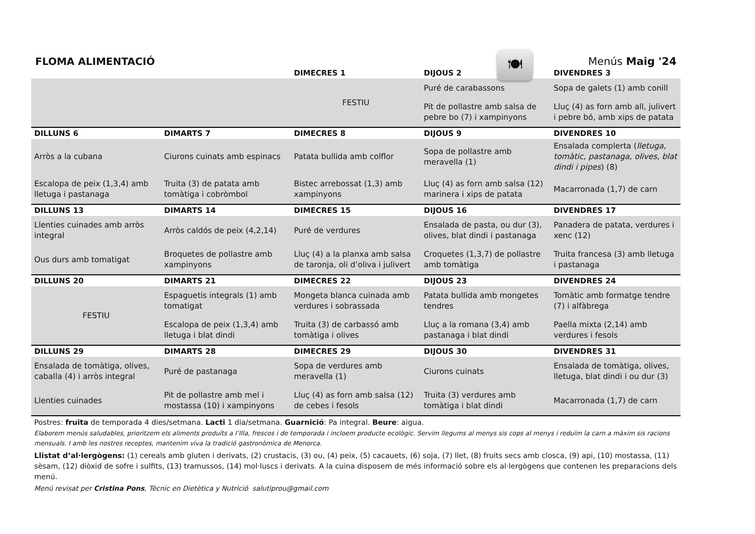🍽
FLOMA ALIMENTACIÓ
Menús Maig '24
| | | DIMECRES 1 | DIJOUS 2 | DIVENDRES 3 |
| --- | --- | --- | --- | --- |
| | | FESTIU | Puré de carabassons | Sopa de galets (1) amb conill |
| | | | Pit de pollastre amb salsa de pebre bo (7) i xampinyons | Lluç (4) as forn amb all, julivert i pebre bó, amb xips de patata |
| DILLUNS 6 | DIMARTS 7 | DIMECRES 8 | DIJOUS 9 | DIVENDRES 10 |
| Arròs a la cubana | Ciurons cuinats amb espinacs | Patata bullida amb colflor | Sopa de pollastre amb meravella (1) | Ensalada complerta ( lletuga, tomàtic, pastanaga, olives, blat dindi i pipes ) (8) |
| Escalopa de peix (1,3,4) amb lletuga i pastanaga | Truita (3) de patata amb tomàtiga i cobròmbol | Bistec arrebossat (1,3) amb xampinyons | Lluç (4) as forn amb salsa (12) marinera i xips de patata | Macarronada (1,7) de carn |
| DILLUNS 13 | DIMARTS 14 | DIMECRES 15 | DIJOUS 16 | DIVENDRES 17 |
| Llenties cuinades amb arròs integral | Arròs caldós de peix (4,2,14) | Puré de verdures | Ensalada de pasta, ou dur (3), olives, blat dindi i pastanaga | Panadera de patata, verdures i xenc (12) |
| Ous durs amb tomatigat | Broquetes de pollastre amb xampinyons | Lluç (4) a la planxa amb salsa de taronja, oli d’oliva i julivert | Croquetes (1,3,7) de pollastre amb tomàtiga | Truita francesa (3) amb lletuga i pastanaga |
| DILLUNS 20 | DIMARTS 21 | DIMECRES 22 | DIJOUS 23 | DIVENDRES 24 |
| FESTIU | Espaguetis integrals (1) amb tomatigat | Mongeta blanca cuinada amb verdures i sobrassada | Patata bullida amb mongetes tendres | Tomàtic amb formatge tendre (7) i alfàbrega |
| | Escalopa de peix (1,3,4) amb lletuga i blat dindi | Truita (3) de carbassó amb tomàtiga i olives | Lluç a la romana (3,4) amb pastanaga i blat dindi | Paella mixta (2,14) amb verdures i fesols |
| DILLUNS 29 | DIMARTS 28 | DIMECRES 29 | DIJOUS 30 | DIVENDRES 31 |
| Ensalada de tomàtiga, olives, caballa (4) i arròs integral | Puré de pastanaga | Sopa de verdures amb meravella (1) | Ciurons cuinats | Ensalada de tomàtiga, olives, lletuga, blat dindi i ou dur (3) |
| Llenties cuinades | Pit de pollastre amb mel i mostassa (10) i xampinyons | Lluç (4) as forn amb salsa (12) de cebes i fesols | Truita (3) verdures amb tomàtiga i blat dindi | Macarronada (1,7) de carn |
Postres: fruita de temporada 4 dies/setmana. Lacti 1 dia/setmana. Guarnició: Pa integral. Beure: aigua.
Elaborem menús saludables, prioritzem els aliments produïts a l’Illa, frescos i de temporada i incloem producte ecològic. Servim llegums al menys sis cops al menys i reduïm la carn a màxim sis racions mensuals. I amb les nostres receptes, mantenim viva la tradició gastronòmica de Menorca.
Llistat d’al·lergògens: (1) cereals amb gluten i derivats, (2) crustacis, (3) ou, (4) peix, (5) cacauets, (6) soja, (7) llet, (8) fruits secs amb closca, (9) api, (10) mostassa, (11) sèsam, (12) diòxid de sofre i sulfits, (13) tramussos, (14) mol·luscs i derivats. A la cuina disposem de més informació sobre els al·lergògens que contenen les preparacions dels menú.
Menú revisat per Cristina Pons, Tècnic en Dietètica y Nutrició salutiprou@gmail.com